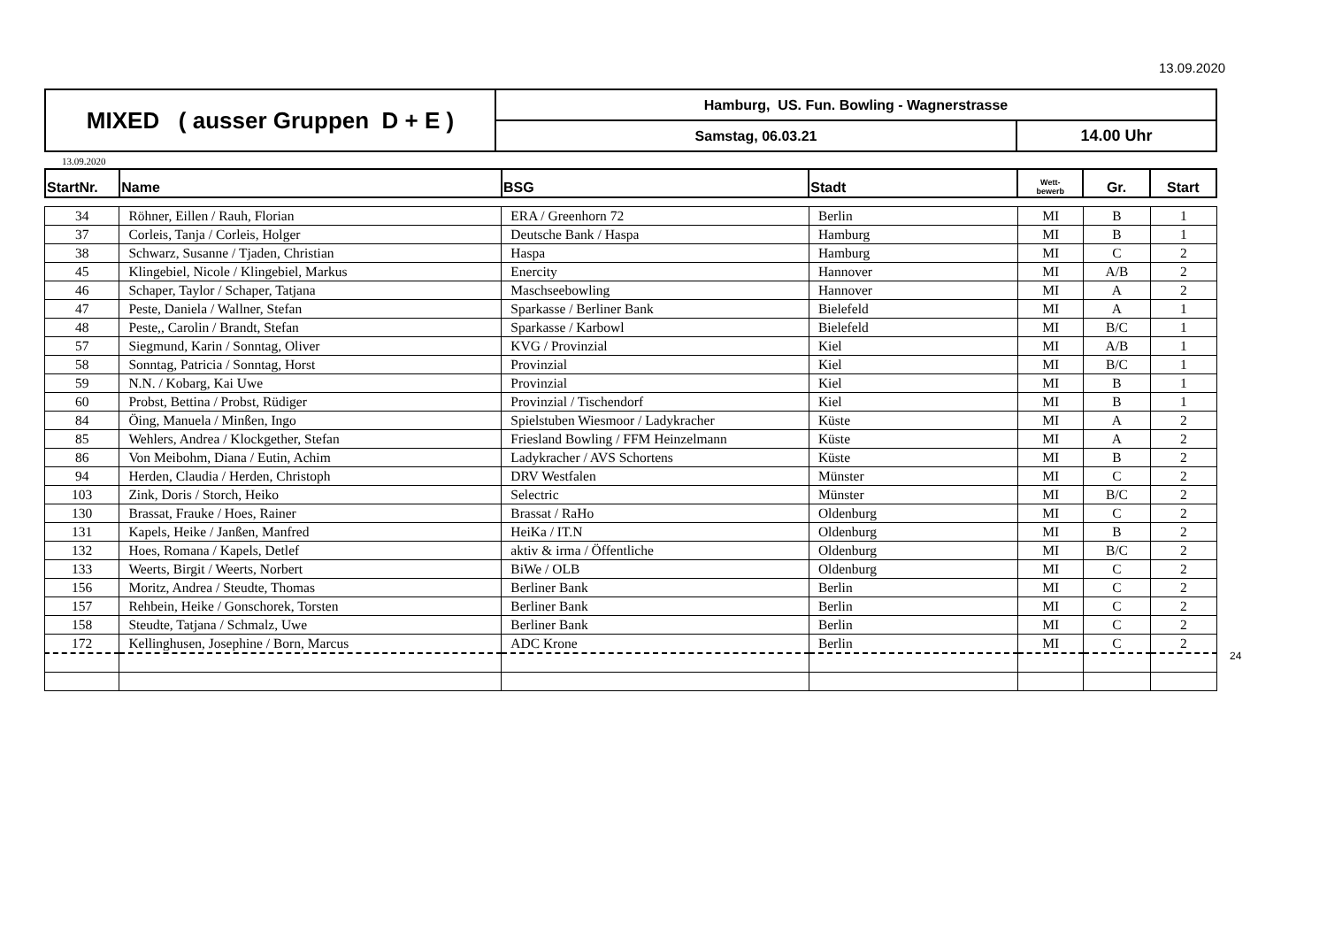13.09.2020
| MIXED ( ausser Gruppen D + E ) | Hamburg, US. Fun. Bowling - Wagnerstrasse | |
| | Samstag, 06.03.21 | 14.00 Uhr |
13.09.2020
| StartNr. | Name | BSG | Stadt | Wett- bewerb | Gr. | Start |
| --- | --- | --- | --- | --- | --- | --- |
| 34 | Röhner, Eillen / Rauh, Florian | ERA / Greenhorn 72 | Berlin | MI | B | 1 |
| 37 | Corleis, Tanja / Corleis, Holger | Deutsche Bank / Haspa | Hamburg | MI | B | 1 |
| 38 | Schwarz, Susanne / Tjaden, Christian | Haspa | Hamburg | MI | C | 2 |
| 45 | Klingebiel, Nicole / Klingebiel, Markus | Enercity | Hannover | MI | A/B | 2 |
| 46 | Schaper, Taylor / Schaper, Tatjana | Maschseebowling | Hannover | MI | A | 2 |
| 47 | Peste, Daniela / Wallner, Stefan | Sparkasse / Berliner Bank | Bielefeld | MI | A | 1 |
| 48 | Peste,, Carolin / Brandt, Stefan | Sparkasse / Karbowl | Bielefeld | MI | B/C | 1 |
| 57 | Siegmund, Karin / Sonntag, Oliver | KVG / Provinzial | Kiel | MI | A/B | 1 |
| 58 | Sonntag, Patricia / Sonntag, Horst | Provinzial | Kiel | MI | B/C | 1 |
| 59 | N.N. / Kobarg, Kai Uwe | Provinzial | Kiel | MI | B | 1 |
| 60 | Probst, Bettina / Probst, Rüdiger | Provinzial / Tischendorf | Kiel | MI | B | 1 |
| 84 | Öing, Manuela / Minßen, Ingo | Spielstuben Wiesmoor / Ladykracher | Küste | MI | A | 2 |
| 85 | Wehlers, Andrea / Klockgether, Stefan | Friesland Bowling / FFM Heinzelmann | Küste | MI | A | 2 |
| 86 | Von Meibohm, Diana / Eutin, Achim | Ladykracher / AVS Schortens | Küste | MI | B | 2 |
| 94 | Herden, Claudia / Herden, Christoph | DRV Westfalen | Münster | MI | C | 2 |
| 103 | Zink, Doris / Storch, Heiko | Selectric | Münster | MI | B/C | 2 |
| 130 | Brassat, Frauke / Hoes, Rainer | Brassat / RaHo | Oldenburg | MI | C | 2 |
| 131 | Kapels, Heike / Janßen, Manfred | HeiKa / IT.N | Oldenburg | MI | B | 2 |
| 132 | Hoes, Romana / Kapels, Detlef | aktiv & irma / Öffentliche | Oldenburg | MI | B/C | 2 |
| 133 | Weerts, Birgit / Weerts, Norbert | BiWe / OLB | Oldenburg | MI | C | 2 |
| 156 | Moritz, Andrea / Steudte, Thomas | Berliner Bank | Berlin | MI | C | 2 |
| 157 | Rehbein, Heike / Gonschorek, Torsten | Berliner Bank | Berlin | MI | C | 2 |
| 158 | Steudte, Tatjana / Schmalz, Uwe | Berliner Bank | Berlin | MI | C | 2 |
| 172 | Kellinghusen, Josephine / Born, Marcus | ADC Krone | Berlin | MI | C | 2 |
24